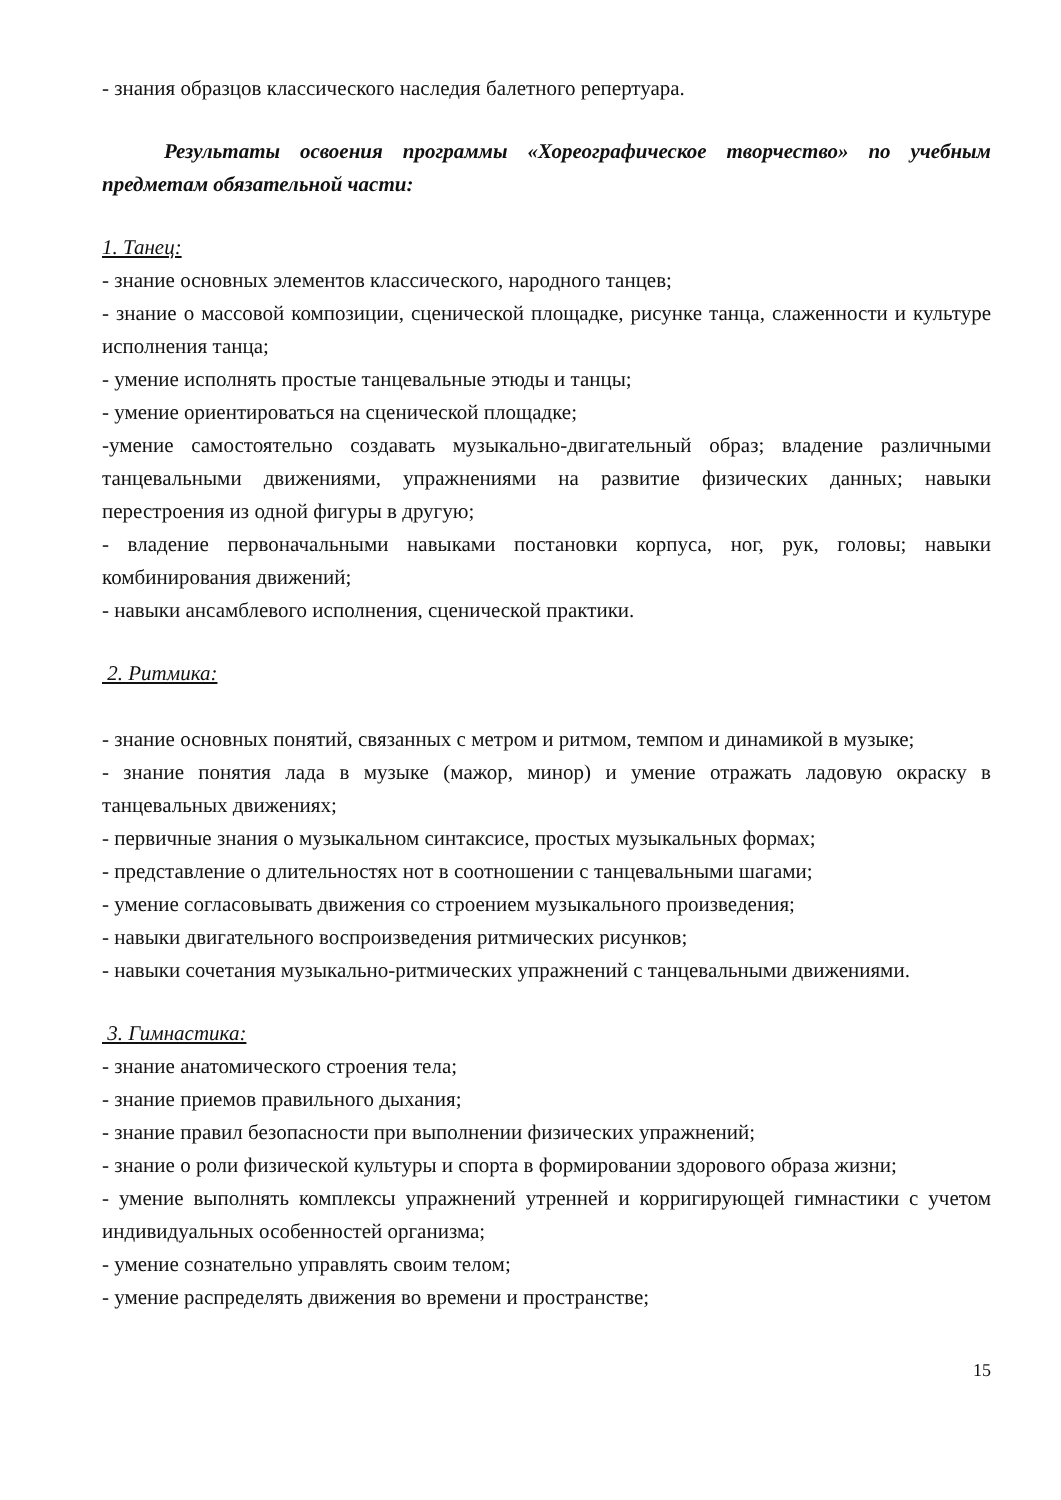- знания образцов классического наследия балетного репертуара.
Результаты освоения программы «Хореографическое творчество» по учебным предметам обязательной части:
1. Танец:
- знание основных элементов классического, народного танцев;
- знание о массовой композиции, сценической площадке, рисунке танца, слаженности и культуре исполнения танца;
- умение исполнять простые танцевальные этюды и танцы;
- умение ориентироваться на сценической площадке;
-умение самостоятельно создавать музыкально-двигательный образ; владение различными танцевальными движениями, упражнениями на развитие физических данных; навыки перестроения из одной фигуры в другую;
- владение первоначальными навыками постановки корпуса, ног, рук, головы; навыки комбинирования движений;
- навыки ансамблевого исполнения, сценической практики.
2. Ритмика:
- знание основных понятий, связанных с метром и ритмом, темпом и динамикой в музыке;
- знание понятия лада в музыке (мажор, минор) и умение отражать ладовую окраску в танцевальных движениях;
- первичные знания о музыкальном синтаксисе, простых музыкальных формах;
- представление о длительностях нот в соотношении с танцевальными шагами;
- умение согласовывать движения со строением музыкального произведения;
- навыки двигательного воспроизведения ритмических рисунков;
- навыки сочетания музыкально-ритмических упражнений с танцевальными движениями.
3. Гимнастика:
- знание анатомического строения тела;
- знание приемов правильного дыхания;
- знание правил безопасности при выполнении физических упражнений;
- знание о роли физической культуры и спорта в формировании здорового образа жизни;
- умение выполнять комплексы упражнений утренней и корригирующей гимнастики с учетом индивидуальных особенностей организма;
- умение сознательно управлять своим телом;
- умение распределять движения во времени и пространстве;
15